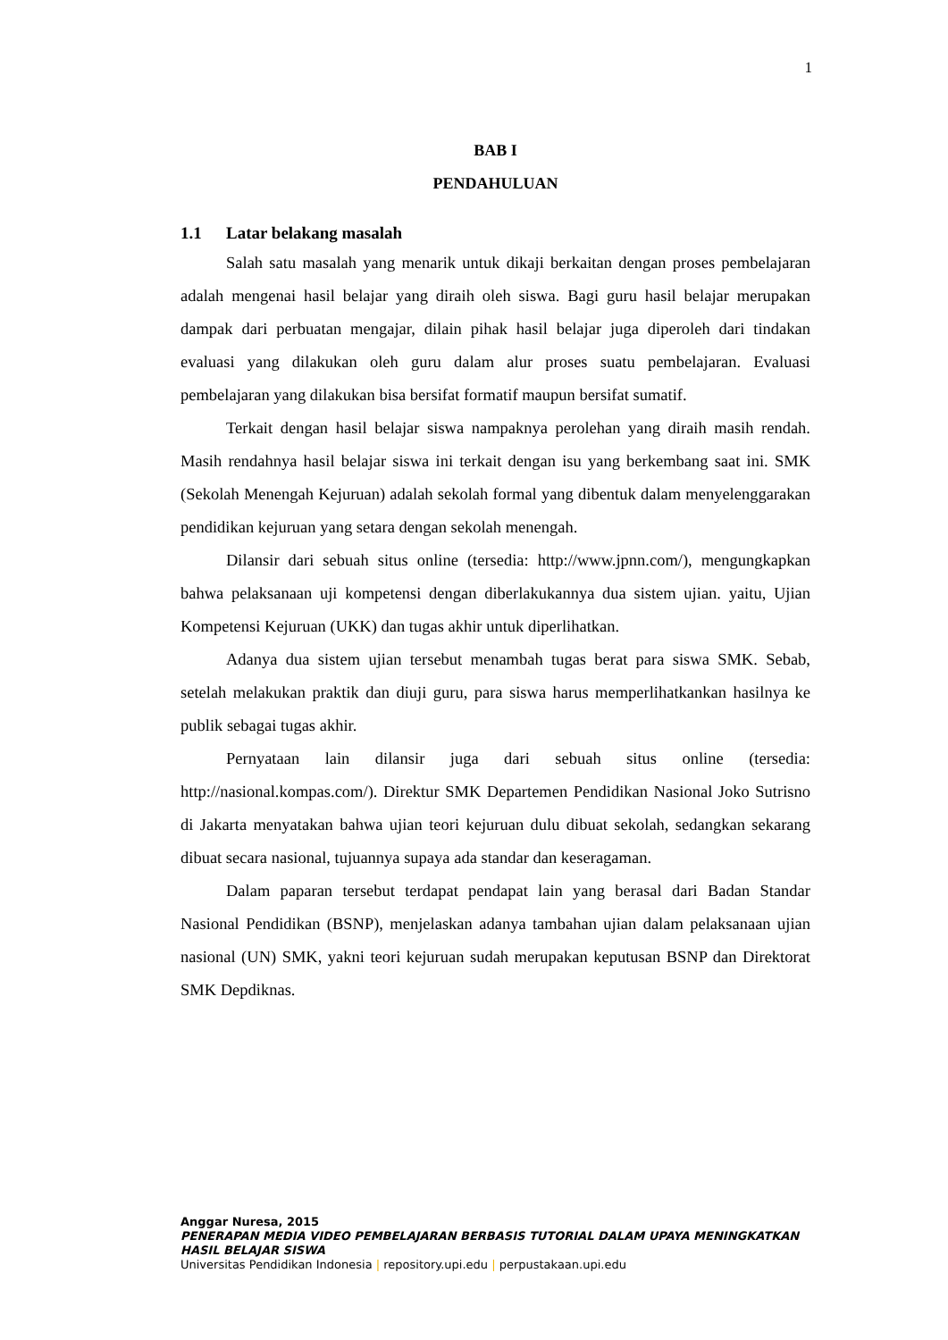1
BAB I
PENDAHULUAN
1.1 Latar belakang masalah
Salah satu masalah yang menarik untuk dikaji berkaitan dengan proses pembelajaran adalah mengenai hasil belajar yang diraih oleh siswa. Bagi guru hasil belajar merupakan dampak dari perbuatan mengajar, dilain pihak hasil belajar juga diperoleh dari tindakan evaluasi yang dilakukan oleh guru dalam alur proses suatu pembelajaran. Evaluasi pembelajaran yang dilakukan bisa bersifat formatif maupun bersifat sumatif.
Terkait dengan hasil belajar siswa nampaknya perolehan yang diraih masih rendah. Masih rendahnya hasil belajar siswa ini terkait dengan isu yang berkembang saat ini. SMK (Sekolah Menengah Kejuruan) adalah sekolah formal yang dibentuk dalam menyelenggarakan pendidikan kejuruan yang setara dengan sekolah menengah.
Dilansir dari sebuah situs online (tersedia: http://www.jpnn.com/), mengungkapkan bahwa pelaksanaan uji kompetensi dengan diberlakukannya dua sistem ujian. yaitu, Ujian Kompetensi Kejuruan (UKK) dan tugas akhir untuk diperlihatkan.
Adanya dua sistem ujian tersebut menambah tugas berat para siswa SMK. Sebab, setelah melakukan praktik dan diuji guru, para siswa harus memperlihatkankan hasilnya ke publik sebagai tugas akhir.
Pernyataan lain dilansir juga dari sebuah situs online (tersedia: http://nasional.kompas.com/). Direktur SMK Departemen Pendidikan Nasional Joko Sutrisno di Jakarta menyatakan bahwa ujian teori kejuruan dulu dibuat sekolah, sedangkan sekarang dibuat secara nasional, tujuannya supaya ada standar dan keseragaman.
Dalam paparan tersebut terdapat pendapat lain yang berasal dari Badan Standar Nasional Pendidikan (BSNP), menjelaskan adanya tambahan ujian dalam pelaksanaan ujian nasional (UN) SMK, yakni teori kejuruan sudah merupakan keputusan BSNP dan Direktorat SMK Depdiknas.
Anggar Nuresa, 2015
PENERAPAN MEDIA VIDEO PEMBELAJARAN BERBASIS TUTORIAL DALAM UPAYA MENINGKATKAN HASIL BELAJAR SISWA
Universitas Pendidikan Indonesia | repository.upi.edu | perpustakaan.upi.edu